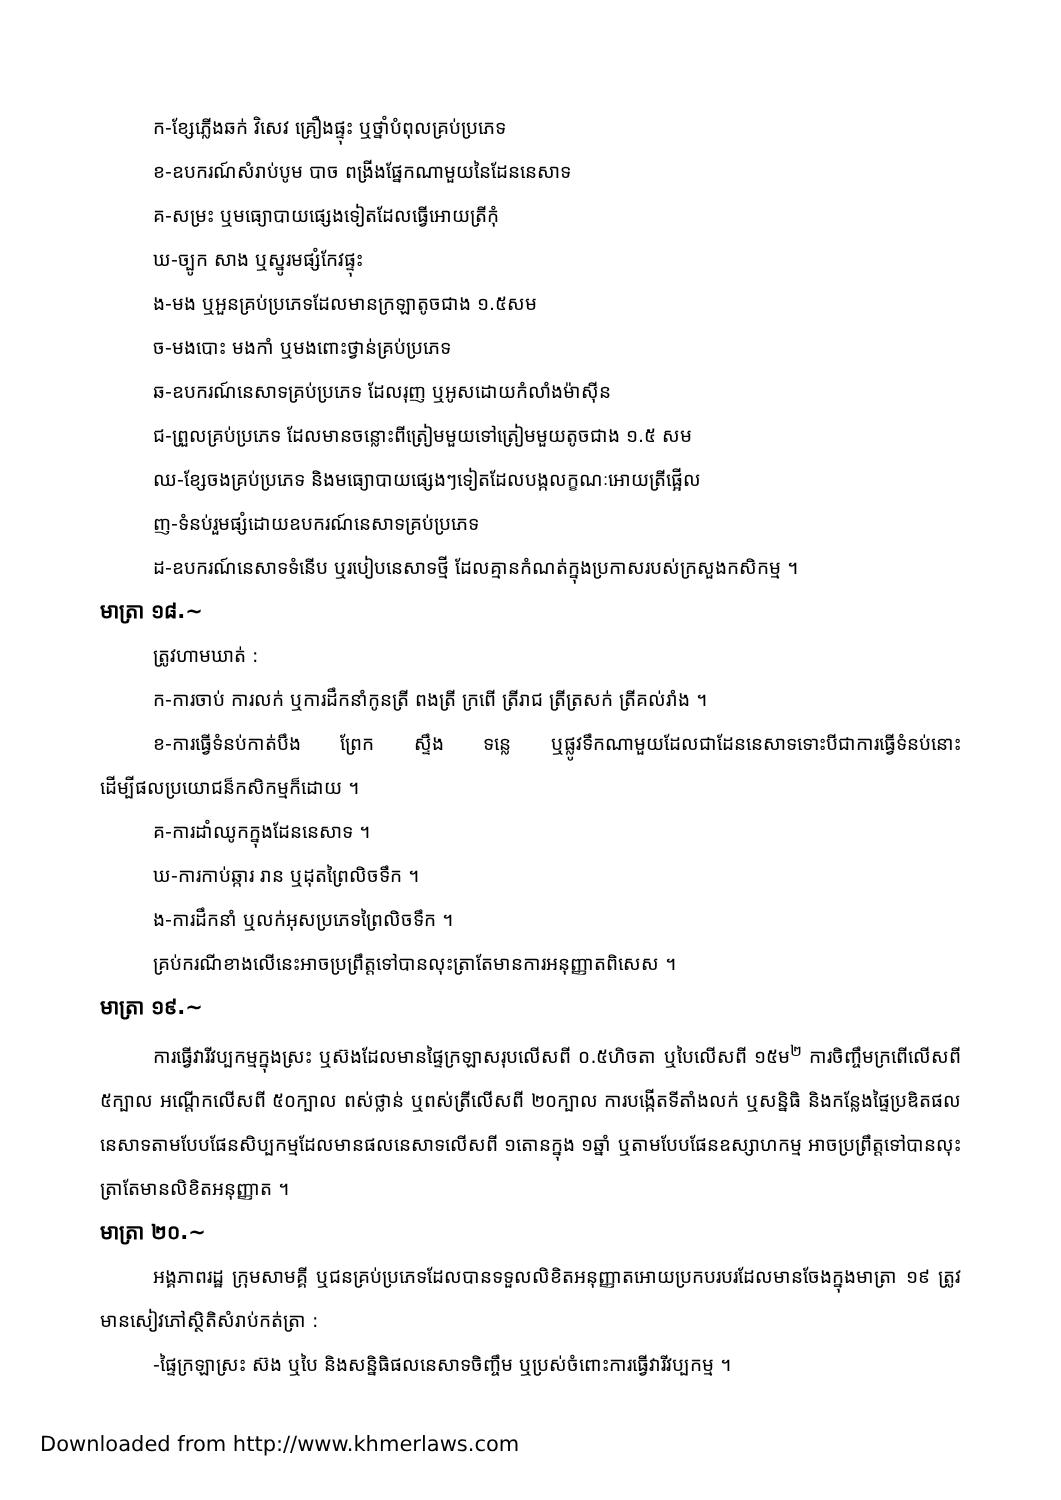ក-ខ្សែភ្លើងឆក់ វិសេវ គ្រឿងផ្ទុះ ឬថ្នាំបំពុលគ្រប់ប្រភេទ
ខ-ឧបករណ៍សំរាប់បូម បាច ពង្រីងផ្នែកណាមួយនៃដែននេសាទ
គ-សម្រះ ឬមធ្យោបាយផ្សេងទៀតដែលធ្វើអោយត្រីកុំ
ឃ-ច្បូក សាង ឬស្នូរមផ្សំកែវផ្ទុះ
ង-មង ឬអួនគ្រប់ប្រភេទដែលមានក្រឡាតូចជាង ១.៥សម
ច-មងបោះ មងកាំ ឬមងពោះថ្វាន់គ្រប់ប្រភេទ
ឆ-ឧបករណ៍នេសាទគ្រប់ប្រភេទ ដែលរុញ ឬអូសដោយកំលាំងម៉ាស៊ីន
ជ-ព្រួលគ្រប់ប្រភេទ ដែលមានចន្លោះពីត្រៀមមួយទៅត្រៀមមួយតូចជាង ១.៥ សម
ឈ-ខ្សែចងគ្រប់ប្រភេទ និងមធ្យោបាយផ្សេងៗទៀតដែលបង្កលក្ខណៈអោយត្រីផ្អើល
ញ-ទំនប់រួមផ្សំដោយឧបករណ៍នេសាទគ្រប់ប្រភេទ
ដ-ឧបករណ៍នេសាទទំនើប ឬរបៀបនេសាទថ្មី ដែលគ្មានកំណត់ក្នុងប្រកាសរបស់ក្រសួងកសិកម្ម ។
មាត្រា ១៨.~
ត្រូវហាមឃាត់ :
ក-ការចាប់ ការលក់ ឬការដឹកនាំកូនត្រី ពងត្រី ក្រពើ ត្រីរាជ ត្រីត្រសក់ ត្រីគល់រាំង ។
ខ-ការធ្វើទំនប់កាត់បឹង ព្រែក ស្ទឹង ទន្លេ ឬផ្លូវទឹកណាមួយដែលជាដែននេសាទទោះបីជាការធ្វើទំនប់នោះដើម្បីផលប្រយោជន៏កសិកម្មក៏ដោយ ។
គ-ការដាំឈូកក្នុងដែននេសាទ ។
ឃ-ការកាប់ឆ្ការ រាន ឬដុតព្រៃលិចទឹក ។
ង-ការដឹកនាំ ឬលក់អុសប្រភេទព្រៃលិចទឹក ។
គ្រប់ករណីខាងលើនេះអាចប្រព្រឹត្តទៅបានលុះត្រាតែមានការអនុញ្ញាតពិសេស ។
មាត្រា ១៩.~
ការធ្វើវារីវប្បកម្មក្នុងស្រះ ឬស៊ងដែលមានផ្ទៃក្រឡាសរុបលើសពី ០.៥ហិចតា ឬបៃលើសពី ១៥ម<sup>២</sup> ការចិញ្ចឹមក្រពើលើសពី ៥ក្បាល អណ្តើកលើសពី ៥០ក្បាល ពស់ថ្លាន់ ឬពស់ត្រីលើសពី ២០ក្បាល ការបង្កើតទីតាំងលក់ ឬសន្និធិ និងកន្លែងផ្ទៃប្រឌិតផលនេសាទតាមបែបផែនសិប្បកម្មដែលមានផលនេសាទលើសពី ១តោនក្នុង ១ឆ្នាំ ឬតាមបែបផែនឧស្សាហកម្ម អាចប្រព្រឹត្តទៅបានលុះត្រាតែមានលិខិតអនុញ្ញាត ។
មាត្រា ២០.~
អង្គភាពរដ្ឋ ក្រុមសាមគ្គី ឬជនគ្រប់ប្រភេទដែលបានទទួលលិខិតអនុញ្ញាតអោយប្រកបរបរដែលមានចែងក្នុងមាត្រា ១៩ ត្រូវមានសៀវភៅស្ថិតិសំរាប់កត់ត្រា :
-ផ្ទៃក្រឡាស្រះ ស៊ង ឬបៃ និងសន្និធិផលនេសាទចិញ្ចឹម ឬប្រស់ចំពោះការធ្វើវារីវប្បកម្ម ។
Downloaded from http://www.khmerlaws.com